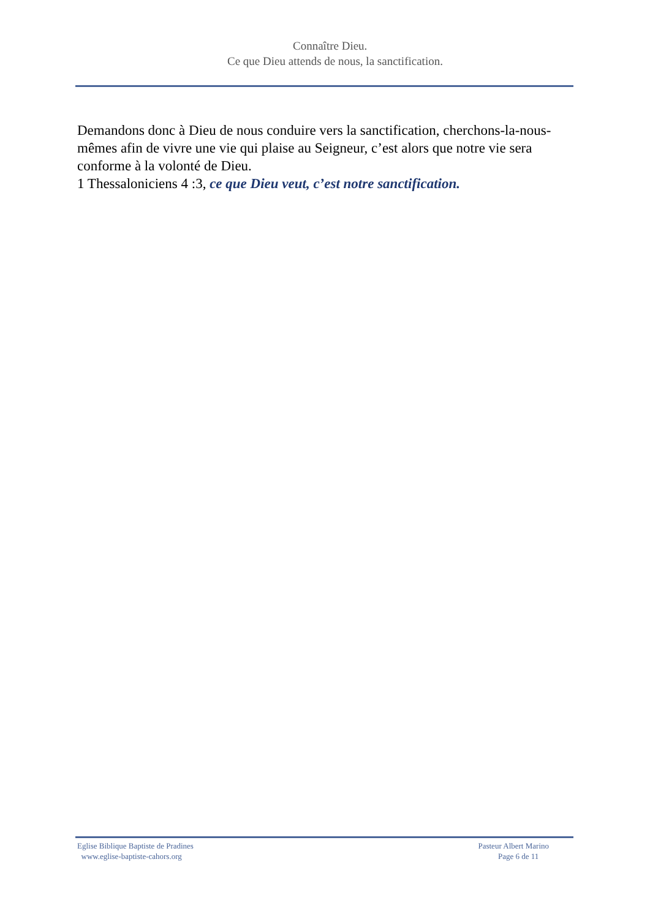Connaître Dieu.
Ce que Dieu attends de nous, la sanctification.
Demandons donc à Dieu de nous conduire vers la sanctification, cherchons-la-nous-mêmes afin de vivre une vie qui plaise au Seigneur, c’est alors que notre vie sera conforme à la volonté de Dieu.
1 Thessaloniciens 4 :3, ce que Dieu veut, c’est notre sanctification.
Eglise Biblique Baptiste de Pradines
www.eglise-baptiste-cahors.org
Pasteur Albert Marino
Page 6 de 11